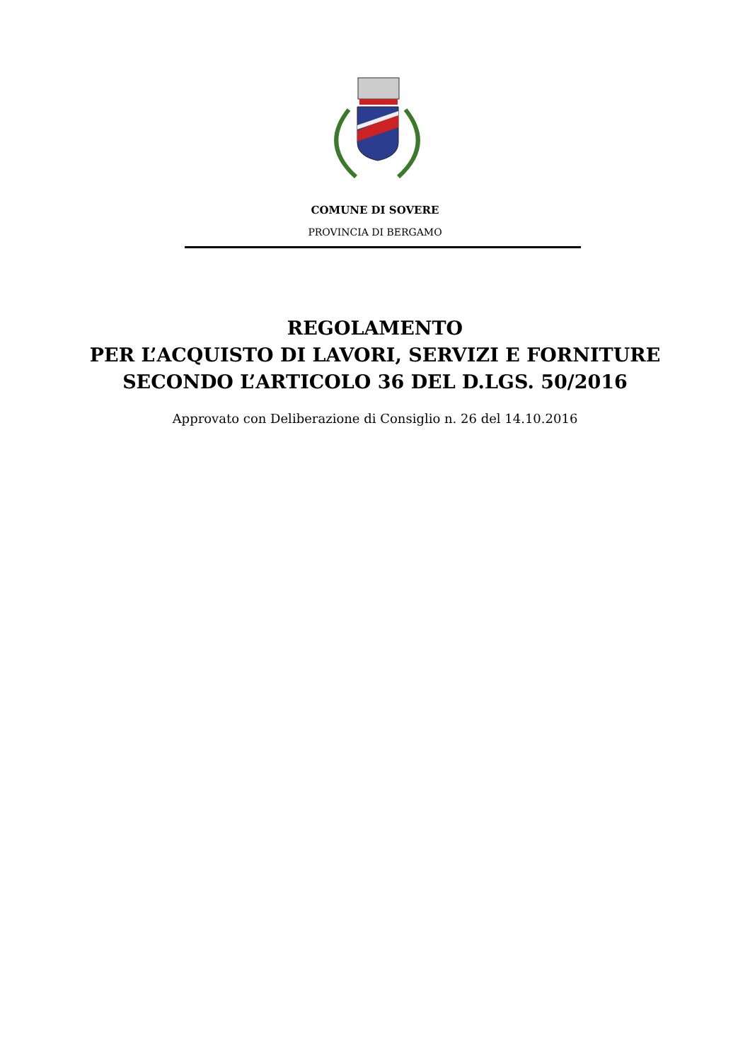COMUNE DI SOVERE
PROVINCIA DI BERGAMO
REGOLAMENTO
PER L’ACQUISTO DI LAVORI, SERVIZI E FORNITURE
SECONDO L’ARTICOLO 36 DEL D.LGS. 50/2016
Approvato con Deliberazione di Consiglio n. 26 del 14.10.2016